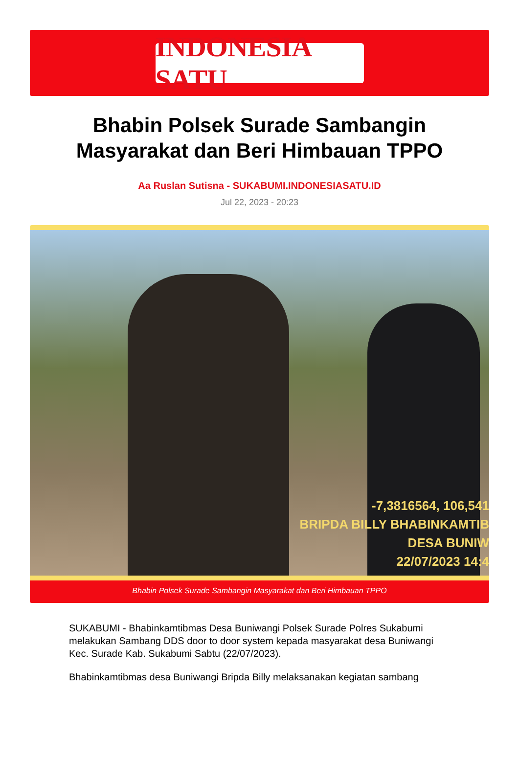INDONESIA SATU
Bhabin Polsek Surade Sambangin Masyarakat dan Beri Himbauan TPPO
Aa Ruslan Sutisna - SUKABUMI.INDONESIASATU.ID
Jul 22, 2023 - 20:23
-7,3816564, 106,541
BRIPDA BILLY BHABINKAMTIB
DESA BUNIW
22/07/2023 14:4
Bhabin Polsek Surade Sambangin Masyarakat dan Beri Himbauan TPPO
SUKABUMI - Bhabinkamtibmas Desa Buniwangi Polsek Surade Polres Sukabumi melakukan Sambang DDS door to door system kepada masyarakat desa Buniwangi Kec. Surade Kab. Sukabumi Sabtu (22/07/2023).
Bhabinkamtibmas desa Buniwangi Bripda Billy melaksanakan kegiatan sambang